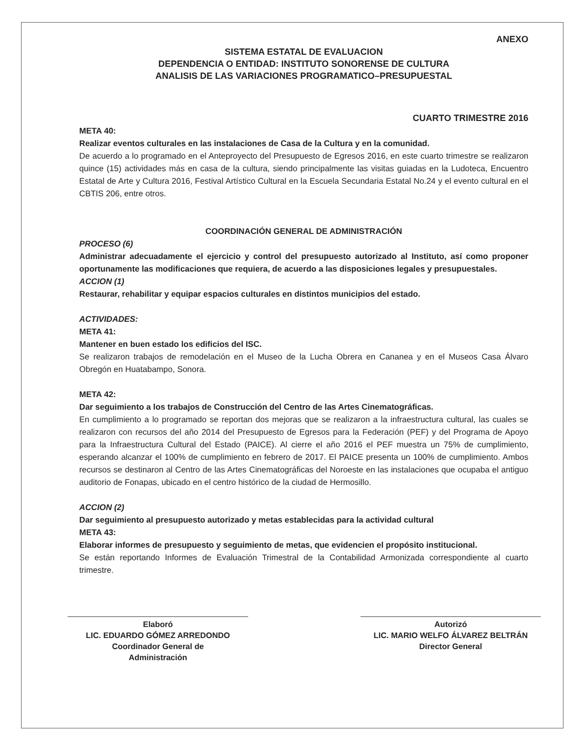ANEXO
SISTEMA ESTATAL DE EVALUACION
DEPENDENCIA O ENTIDAD: INSTITUTO SONORENSE DE CULTURA
ANALISIS DE LAS VARIACIONES PROGRAMATICO–PRESUPUESTAL
CUARTO TRIMESTRE 2016
META 40:
Realizar eventos culturales en las instalaciones de Casa de la Cultura y en la comunidad.
De acuerdo a lo programado en el Anteproyecto del Presupuesto de Egresos 2016, en este cuarto trimestre se realizaron quince (15) actividades más en casa de la cultura, siendo principalmente las visitas guiadas en la Ludoteca, Encuentro Estatal de Arte y Cultura 2016, Festival Artístico Cultural en la Escuela Secundaria Estatal No.24 y el evento cultural en el CBTIS 206, entre otros.
COORDINACIÓN GENERAL DE ADMINISTRACIÓN
PROCESO (6)
Administrar adecuadamente el ejercicio y control del presupuesto autorizado al Instituto, así como proponer oportunamente las modificaciones que requiera, de acuerdo a las disposiciones legales y presupuestales.
ACCION (1)
Restaurar, rehabilitar y equipar espacios culturales en distintos municipios del estado.
ACTIVIDADES:
META 41:
Mantener en buen estado los edificios del ISC.
Se realizaron trabajos de remodelación en el Museo de la Lucha Obrera en Cananea y en el Museos Casa Álvaro Obregón en Huatabampo, Sonora.
META 42:
Dar seguimiento a los trabajos de Construcción del Centro de las Artes Cinematográficas.
En cumplimiento a lo programado se reportan dos mejoras que se realizaron a la infraestructura cultural, las cuales se realizaron con recursos del año 2014 del Presupuesto de Egresos para la Federación (PEF) y del Programa de Apoyo para la Infraestructura Cultural del Estado (PAICE). Al cierre el año 2016 el PEF muestra un 75% de cumplimiento, esperando alcanzar el 100% de cumplimiento en febrero de 2017. El PAICE presenta un 100% de cumplimiento. Ambos recursos se destinaron al Centro de las Artes Cinematográficas del Noroeste en las instalaciones que ocupaba el antiguo auditorio de Fonapas, ubicado en el centro histórico de la ciudad de Hermosillo.
ACCION (2)
Dar seguimiento al presupuesto autorizado y metas establecidas para la actividad cultural
META 43:
Elaborar informes de presupuesto y seguimiento de metas, que evidencien el propósito institucional.
Se están reportando Informes de Evaluación Trimestral de la Contabilidad Armonizada correspondiente al cuarto trimestre.
Elaboró
LIC. EDUARDO GÓMEZ ARREDONDO
Coordinador General de
Administración
Autorizó
LIC. MARIO WELFO ÁLVAREZ BELTRÁN
Director General